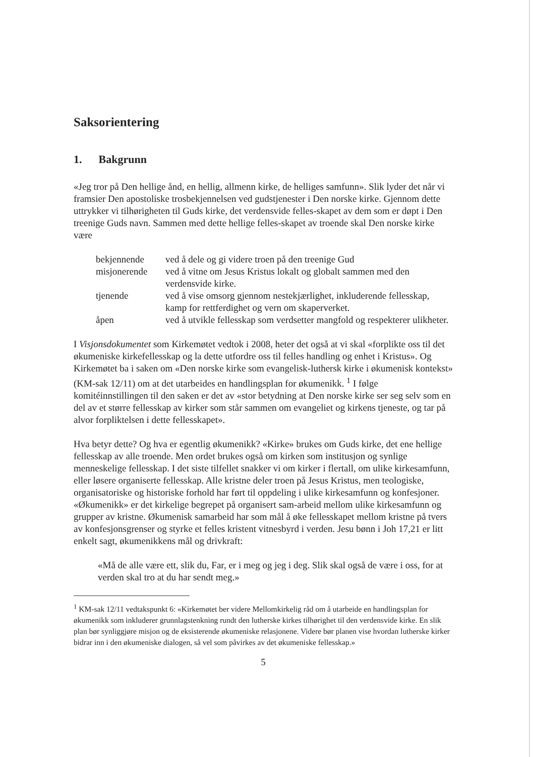Saksorientering
1. Bakgrunn
«Jeg tror på Den hellige ånd, en hellig, allmenn kirke, de helliges samfunn». Slik lyder det når vi framsier Den apostoliske trosbekjennelsen ved gudstjenester i Den norske kirke. Gjennom dette uttrykker vi tilhørigheten til Guds kirke, det verdensvide felles-skapet av dem som er døpt i Den treenige Guds navn. Sammen med dette hellige felles-skapet av troende skal Den norske kirke være
| bekjennende | ved å dele og gi videre troen på den treenige Gud |
| misjonerende | ved å vitne om Jesus Kristus lokalt og globalt sammen med den verdensvide kirke. |
| tjenende | ved å vise omsorg gjennom nestekjærlighet, inkluderende fellesskap, kamp for rettferdighet og vern om skaperverket. |
| åpen | ved å utvikle fellesskap som verdsetter mangfold og respekterer ulikheter. |
I Visjonsdokumentet som Kirkemøtet vedtok i 2008, heter det også at vi skal «forplikte oss til det økumeniske kirkefellesskap og la dette utfordre oss til felles handling og enhet i Kristus». Og Kirkemøtet ba i saken om «Den norske kirke som evangelisk-luthersk kirke i økumenisk kontekst» (KM-sak 12/11) om at det utarbeides en handlingsplan for økumenikk. <sup>1</sup> I følge komitéinnstillingen til den saken er det av «stor betydning at Den norske kirke ser seg selv som en del av et større fellesskap av kirker som står sammen om evangeliet og kirkens tjeneste, og tar på alvor forpliktelsen i dette fellesskapet».
Hva betyr dette? Og hva er egentlig økumenikk? «Kirke» brukes om Guds kirke, det ene hellige fellesskap av alle troende. Men ordet brukes også om kirken som institusjon og synlige menneskelige fellesskap. I det siste tilfellet snakker vi om kirker i flertall, om ulike kirkesamfunn, eller løsere organiserte fellesskap. Alle kristne deler troen på Jesus Kristus, men teologiske, organisatoriske og historiske forhold har ført til oppdeling i ulike kirkesamfunn og konfesjoner. «Økumenikk» er det kirkelige begrepet på organisert sam-arbeid mellom ulike kirkesamfunn og grupper av kristne. Økumenisk samarbeid har som mål å øke fellesskapet mellom kristne på tvers av konfesjonsgrenser og styrke et felles kristent vitnesbyrd i verden. Jesu bønn i Joh 17,21 er litt enkelt sagt, økumenikkens mål og drivkraft:
«Må de alle være ett, slik du, Far, er i meg og jeg i deg. Slik skal også de være i oss, for at verden skal tro at du har sendt meg.»
<sup>1</sup> KM-sak 12/11 vedtakspunkt 6: «Kirkemøtet ber videre Mellomkirkelig råd om å utarbeide en handlingsplan for økumenikk som inkluderer grunnlagstenkning rundt den lutherske kirkes tilhørighet til den verdensvide kirke. En slik plan bør synliggjøre misjon og de eksisterende økumeniske relasjonene. Videre bør planen vise hvordan lutherske kirker bidrar inn i den økumeniske dialogen, så vel som påvirkes av det økumeniske fellesskap.»
5